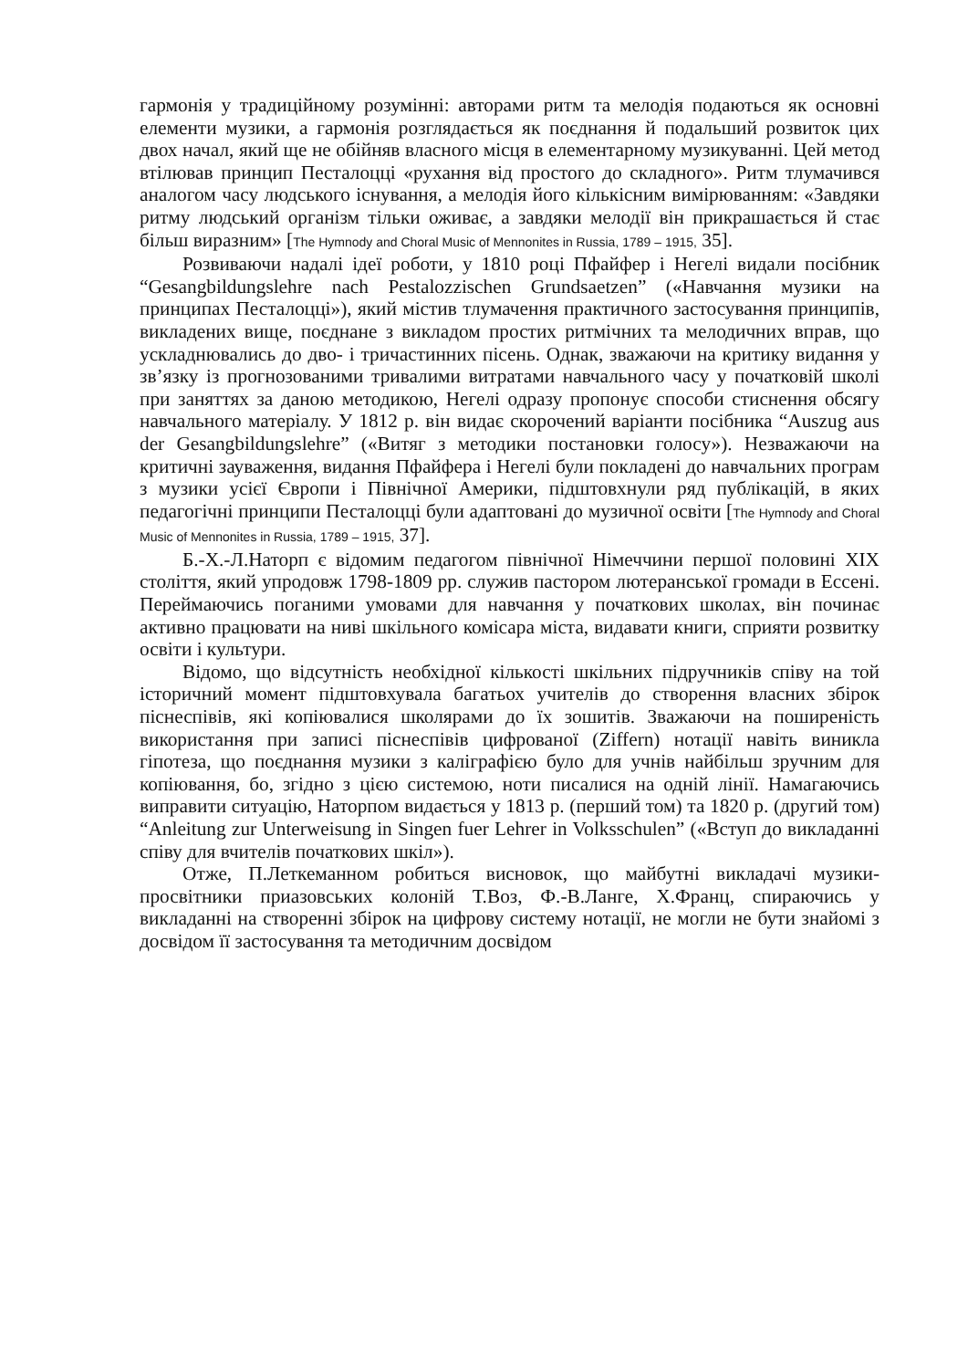гармонія у традиційному розумінні: авторами ритм та мелодія подаються як основні елементи музики, а гармонія розглядається як поєднання й подальший розвиток цих двох начал, який ще не обійняв власного місця в елементарному музикуванні. Цей метод втілював принцип Песталоцці «рухання від простого до складного». Ритм тлумачився аналогом часу людського існування, а мелодія його кількісним вимірюванням: «Завдяки ритму людський організм тільки оживає, а завдяки мелодії він прикрашається й стає більш виразним» [The Hymnody and Choral Music of Mennonites in Russia, 1789 – 1915, 35].
Розвиваючи надалі ідеї роботи, у 1810 році Пфайфер і Негелі видали посібник “Gesangbildungslehre nach Pestalozzischen Grundsaetzen” («Навчання музики на принципах Песталоцці»), який містив тлумачення практичного застосування принципів, викладених вище, поєднане з викладом простих ритмічних та мелодичних вправ, що ускладнювались до дво- і тричастинних пісень. Однак, зважаючи на критику видання у зв’язку із прогнозованими тривалими витратами навчального часу у початковій школі при заняттях за даною методикою, Негелі одразу пропонує способи стиснення обсягу навчального матеріалу. У 1812 р. він видає скорочений варіанти посібника “Auszug aus der Gesangbildungslehre” («Витяг з методики постановки голосу»). Незважаючи на критичні зауваження, видання Пфайфера і Негелі були покладені до навчальних програм з музики усієї Європи і Північної Америки, підштовхнули ряд публікацій, в яких педагогічні принципи Песталоцці були адаптовані до музичної освіти [The Hymnody and Choral Music of Mennonites in Russia, 1789 – 1915, 37].
Б.-Х.-Л.Наторп є відомим педагогом північної Німеччини першої половині ХІХ століття, який упродовж 1798-1809 рр. служив пастором лютеранської громади в Ессені. Переймаючись поганими умовами для навчання у початкових школах, він починає активно працювати на ниві шкільного комісара міста, видавати книги, сприяти розвитку освіти і культури.
Відомо, що відсутність необхідної кількості шкільних підручників співу на той історичний момент підштовхувала багатьох учителів до створення власних збірок піснеспівів, які копіювалися школярами до їх зошитів. Зважаючи на поширеність використання при записі піснеспівів цифрованої (Ziffern) нотації навіть виникла гіпотеза, що поєднання музики з каліграфією було для учнів найбільш зручним для копіювання, бо, згідно з цією системою, ноти писалися на одній лінії. Намагаючись виправити ситуацію, Наторпом видається у 1813 р. (перший том) та 1820 р. (другий том) “Anleitung zur Unterweisung in Singen fuer Lehrer in Volksschulen” («Вступ до викладанні співу для вчителів початкових шкіл»).
Отже, П.Леткеманном робиться висновок, що майбутні викладачі музики-просвітники приазовських колоній Т.Воз, Ф.-В.Ланге, Х.Франц, спираючись у викладанні на створенні збірок на цифрову систему нотації, не могли не бути знайомі з досвідом її застосування та методичним досвідом